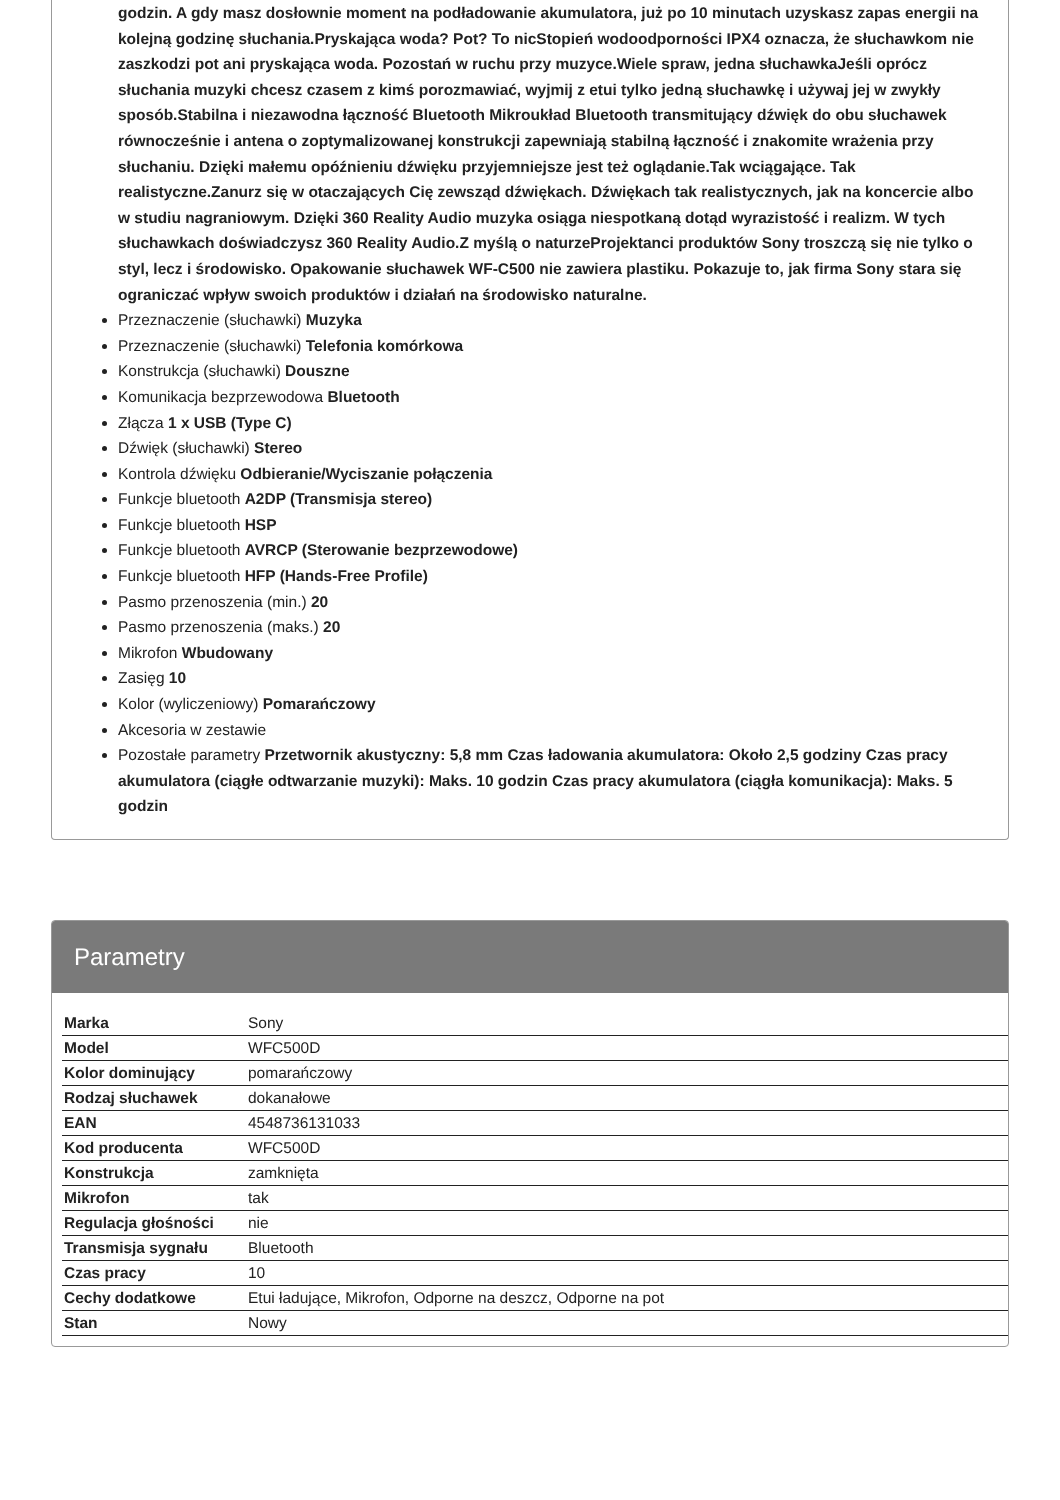godzin. A gdy masz dosłownie moment na podładowanie akumulatora, już po 10 minutach uzyskasz zapas energii na kolejną godzinę słuchania.Pryskająca woda? Pot? To nicStopień wodoodporności IPX4 oznacza, że słuchawkom nie zaszkodzi pot ani pryskająca woda. Pozostań w ruchu przy muzyce.Wiele spraw, jedna słuchawkaJeśli oprócz słuchania muzyki chcesz czasem z kimś porozmawiać, wyjmij z etui tylko jedną słuchawkę i używaj jej w zwykły sposób.Stabilna i niezawodna łączność Bluetooth Mikroukład Bluetooth transmitujący dźwięk do obu słuchawek równocześnie i antena o zoptymalizowanej konstrukcji zapewniają stabilną łączność i znakomite wrażenia przy słuchaniu. Dzięki małemu opóźnieniu dźwięku przyjemniejsze jest też oglądanie.Tak wciągające. Tak realistyczne.Zanurz się w otaczających Cię zewsząd dźwiękach. Dźwiękach tak realistycznych, jak na koncercie albo w studiu nagraniowym. Dzięki 360 Reality Audio muzyka osiąga niespotkaną dotąd wyrazistość i realizm. W tych słuchawkach doświadczysz 360 Reality Audio.Z myślą o naturzeProjektanci produktów Sony troszczą się nie tylko o styl, lecz i środowisko. Opakowanie słuchawek WF-C500 nie zawiera plastiku. Pokazuje to, jak firma Sony stara się ograniczać wpływ swoich produktów i działań na środowisko naturalne.
Przeznaczenie (słuchawki) Muzyka
Przeznaczenie (słuchawki) Telefonia komórkowa
Konstrukcja (słuchawki) Douszne
Komunikacja bezprzewodowa Bluetooth
Złącza 1 x USB (Type C)
Dźwięk (słuchawki) Stereo
Kontrola dźwięku Odbieranie/Wyciszanie połączenia
Funkcje bluetooth A2DP (Transmisja stereo)
Funkcje bluetooth HSP
Funkcje bluetooth AVRCP (Sterowanie bezprzewodowe)
Funkcje bluetooth HFP (Hands-Free Profile)
Pasmo przenoszenia (min.) 20
Pasmo przenoszenia (maks.) 20
Mikrofon Wbudowany
Zasięg 10
Kolor (wyliczeniowy) Pomarańczowy
Akcesoria w zestawie
Pozostałe parametry Przetwornik akustyczny: 5,8 mm Czas ładowania akumulatora: Około 2,5 godziny Czas pracy akumulatora (ciągłe odtwarzanie muzyki): Maks. 10 godzin Czas pracy akumulatora (ciągła komunikacja): Maks. 5 godzin
Parametry
| Marka | Sony |
| Model | WFC500D |
| Kolor dominujący | pomarańczowy |
| Rodzaj słuchawek | dokanałowe |
| EAN | 4548736131033 |
| Kod producenta | WFC500D |
| Konstrukcja | zamknięta |
| Mikrofon | tak |
| Regulacja głośności | nie |
| Transmisja sygnału | Bluetooth |
| Czas pracy | 10 |
| Cechy dodatkowe | Etui ładujące, Mikrofon, Odporne na deszcz, Odporne na pot |
| Stan | Nowy |